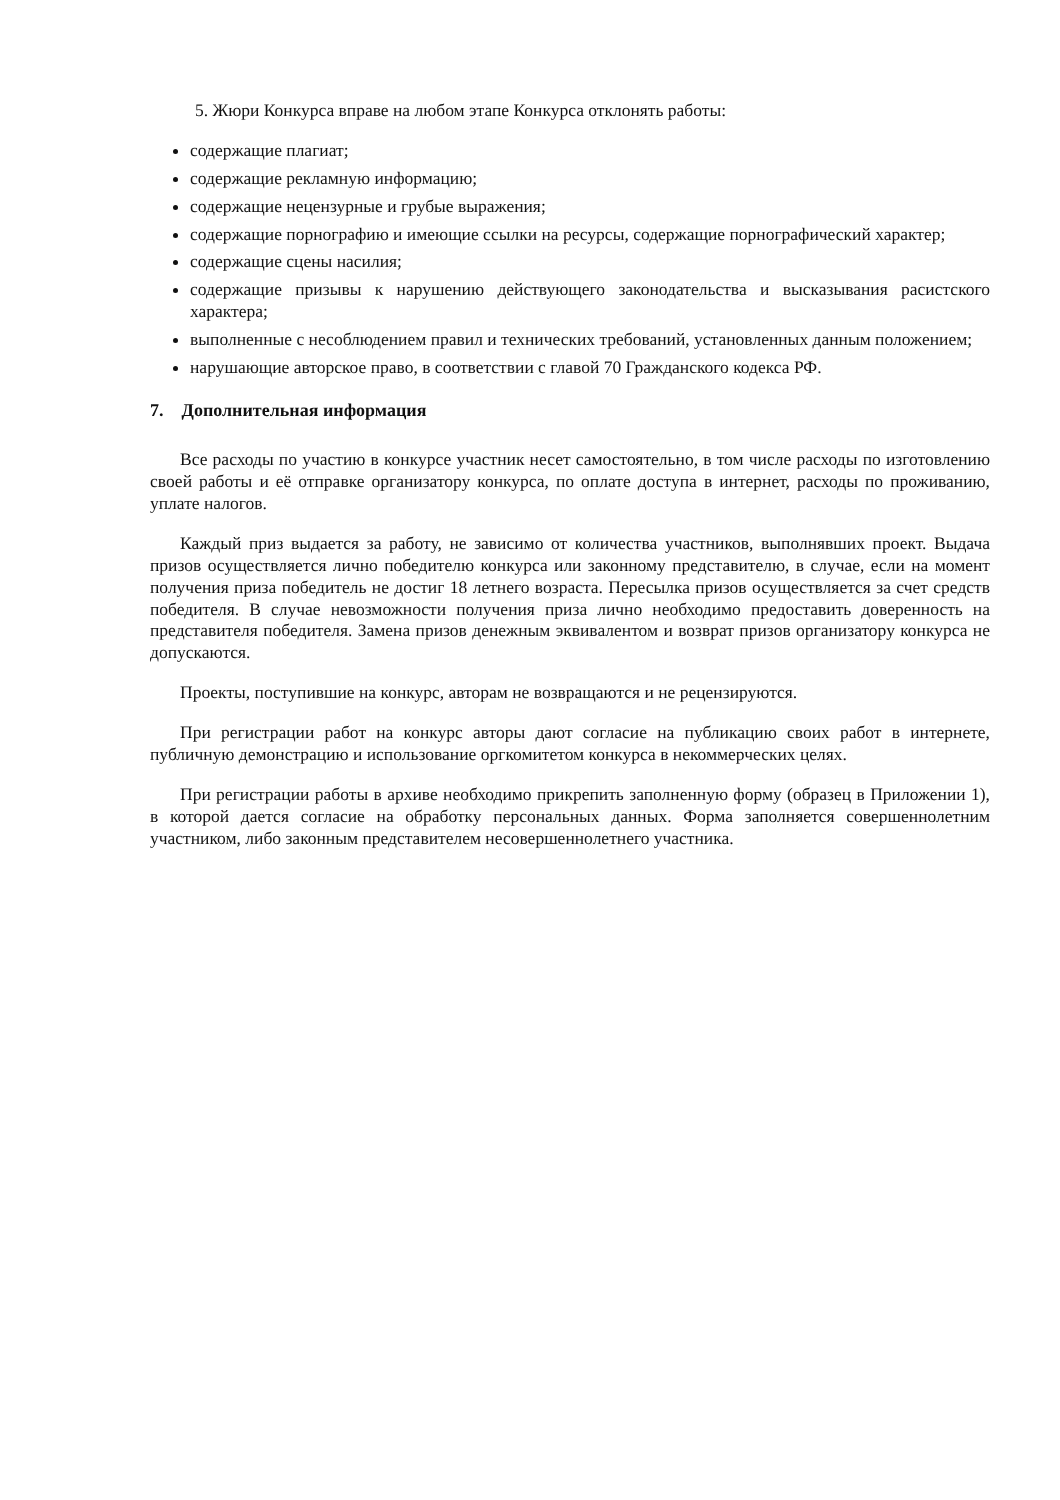5. Жюри Конкурса вправе на любом этапе Конкурса отклонять работы:
содержащие плагиат;
содержащие рекламную информацию;
содержащие нецензурные и грубые выражения;
содержащие порнографию и имеющие ссылки на ресурсы, содержащие порнографический характер;
содержащие сцены насилия;
содержащие призывы к нарушению действующего законодательства и высказывания расистского характера;
выполненные с несоблюдением правил и технических требований, установленных данным положением;
нарушающие авторское право, в соответствии с главой 70 Гражданского кодекса РФ.
7. Дополнительная информация
Все расходы по участию в конкурсе участник несет самостоятельно, в том числе расходы по изготовлению своей работы и её отправке организатору конкурса, по оплате доступа в интернет, расходы по проживанию, уплате налогов.
Каждый приз выдается за работу, не зависимо от количества участников, выполнявших проект. Выдача призов осуществляется лично победителю конкурса или законному представителю, в случае, если на момент получения приза победитель не достиг 18 летнего возраста. Пересылка призов осуществляется за счет средств победителя. В случае невозможности получения приза лично необходимо предоставить доверенность на представителя победителя. Замена призов денежным эквивалентом и возврат призов организатору конкурса не допускаются.
Проекты, поступившие на конкурс, авторам не возвращаются и не рецензируются.
При регистрации работ на конкурс авторы дают согласие на публикацию своих работ в интернете, публичную демонстрацию и использование оргкомитетом конкурса в некоммерческих целях.
При регистрации работы в архиве необходимо прикрепить заполненную форму (образец в Приложении 1), в которой дается согласие на обработку персональных данных. Форма заполняется совершеннолетним участником, либо законным представителем несовершеннолетнего участника.